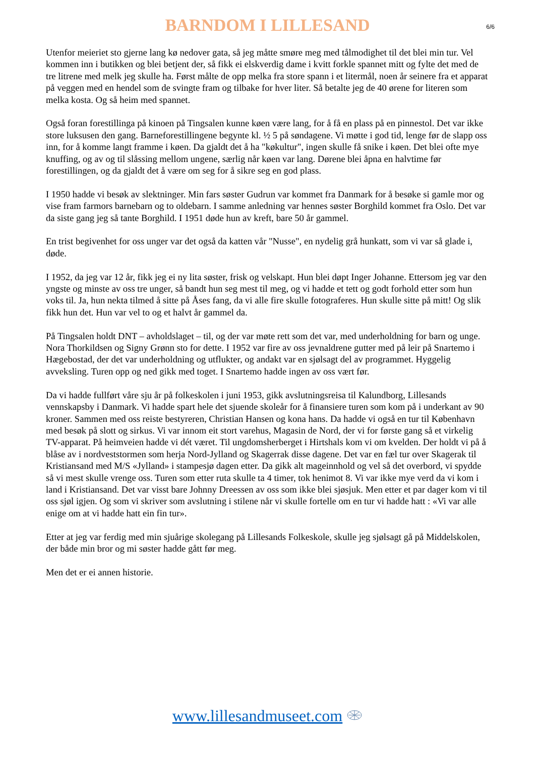BARNDOM I LILLESAND
6/6
Utenfor meieriet sto gjerne lang kø nedover gata, så jeg måtte smøre meg med tålmodighet til det blei min tur. Vel kommen inn i butikken og blei betjent der, så fikk ei elskverdig dame i kvitt forkle spannet mitt og fylte det med de tre litrene med melk jeg skulle ha. Først målte de opp melka fra store spann i et litermål, noen år seinere fra et apparat på veggen med en hendel som de svingte fram og tilbake for hver liter. Så betalte jeg de 40 ørene for literen som melka kosta. Og så heim med spannet.
Også foran forestillinga på kinoen på Tingsalen kunne køen være lang, for å få en plass på en pinnestol. Det var ikke store luksusen den gang. Barneforestillingene begynte kl. ½ 5 på søndagene. Vi møtte i god tid, lenge før de slapp oss inn, for å komme langt framme i køen. Da gjaldt det å ha "køkultur", ingen skulle få snike i køen. Det blei ofte mye knuffing, og av og til slåssing mellom ungene, særlig når køen var lang. Dørene blei åpna en halvtime før forestillingen, og da gjaldt det å være om seg for å sikre seg en god plass.
I 1950 hadde vi besøk av slektninger. Min fars søster Gudrun var kommet fra Danmark for å besøke si gamle mor og vise fram farmors barnebarn og to oldebarn. I samme anledning var hennes søster Borghild kommet fra Oslo. Det var da siste gang jeg så tante Borghild. I 1951 døde hun av kreft, bare 50 år gammel.
En trist begivenhet for oss unger var det også da katten vår "Nusse", en nydelig grå hunkatt, som vi var så glade i, døde.
I 1952, da jeg var 12 år, fikk jeg ei ny lita søster, frisk og velskapt. Hun blei døpt Inger Johanne. Ettersom jeg var den yngste og minste av oss tre unger, så bandt hun seg mest til meg, og vi hadde et tett og godt forhold etter som hun voks til. Ja, hun nekta tilmed å sitte på Åses fang, da vi alle fire skulle fotograferes. Hun skulle sitte på mitt! Og slik fikk hun det. Hun var vel to og et halvt år gammel da.
På Tingsalen holdt DNT – avholdslaget – til, og der var møte rett som det var, med underholdning for barn og unge. Nora Thorkildsen og Signy Grønn sto for dette. I 1952 var fire av oss jevnaldrene gutter med på leir på Snartemo i Hægebostad, der det var underholdning og utflukter, og andakt var en sjølsagt del av programmet. Hyggelig avveksling. Turen opp og ned gikk med toget. I Snartemo hadde ingen av oss vært før.
Da vi hadde fullført våre sju år på folkeskolen i juni 1953, gikk avslutningsreisa til Kalundborg, Lillesands vennskapsby i Danmark. Vi hadde spart hele det sjuende skoleår for å finansiere turen som kom på i underkant av 90 kroner. Sammen med oss reiste bestyreren, Christian Hansen og kona hans. Da hadde vi også en tur til København med besøk på slott og sirkus. Vi var innom eit stort varehus, Magasin de Nord, der vi for første gang så et virkelig TV-apparat. På heimveien hadde vi dét været. Til ungdomsherberget i Hirtshals kom vi om kvelden. Der holdt vi på å blåse av i nordveststormen som herja Nord-Jylland og Skagerrak disse dagene. Det var en fæl tur over Skagerak til Kristiansand med M/S «Jylland» i stampesjø dagen etter. Da gikk alt mageinnhold og vel så det overbord, vi spydde så vi mest skulle vrenge oss. Turen som etter ruta skulle ta 4 timer, tok henimot 8. Vi var ikke mye verd da vi kom i land i Kristiansand. Det var visst bare Johnny Dreessen av oss som ikke blei sjøsjuk. Men etter et par dager kom vi til oss sjøl igjen. Og som vi skriver som avslutning i stilene når vi skulle fortelle om en tur vi hadde hatt : «Vi var alle enige om at vi hadde hatt ein fin tur».
Etter at jeg var ferdig med min sjuårige skolegang på Lillesands Folkeskole, skulle jeg sjølsagt gå på Middelskolen, der både min bror og mi søster hadde gått før meg.
Men det er ei annen historie.
www.lillesandmuseet.com